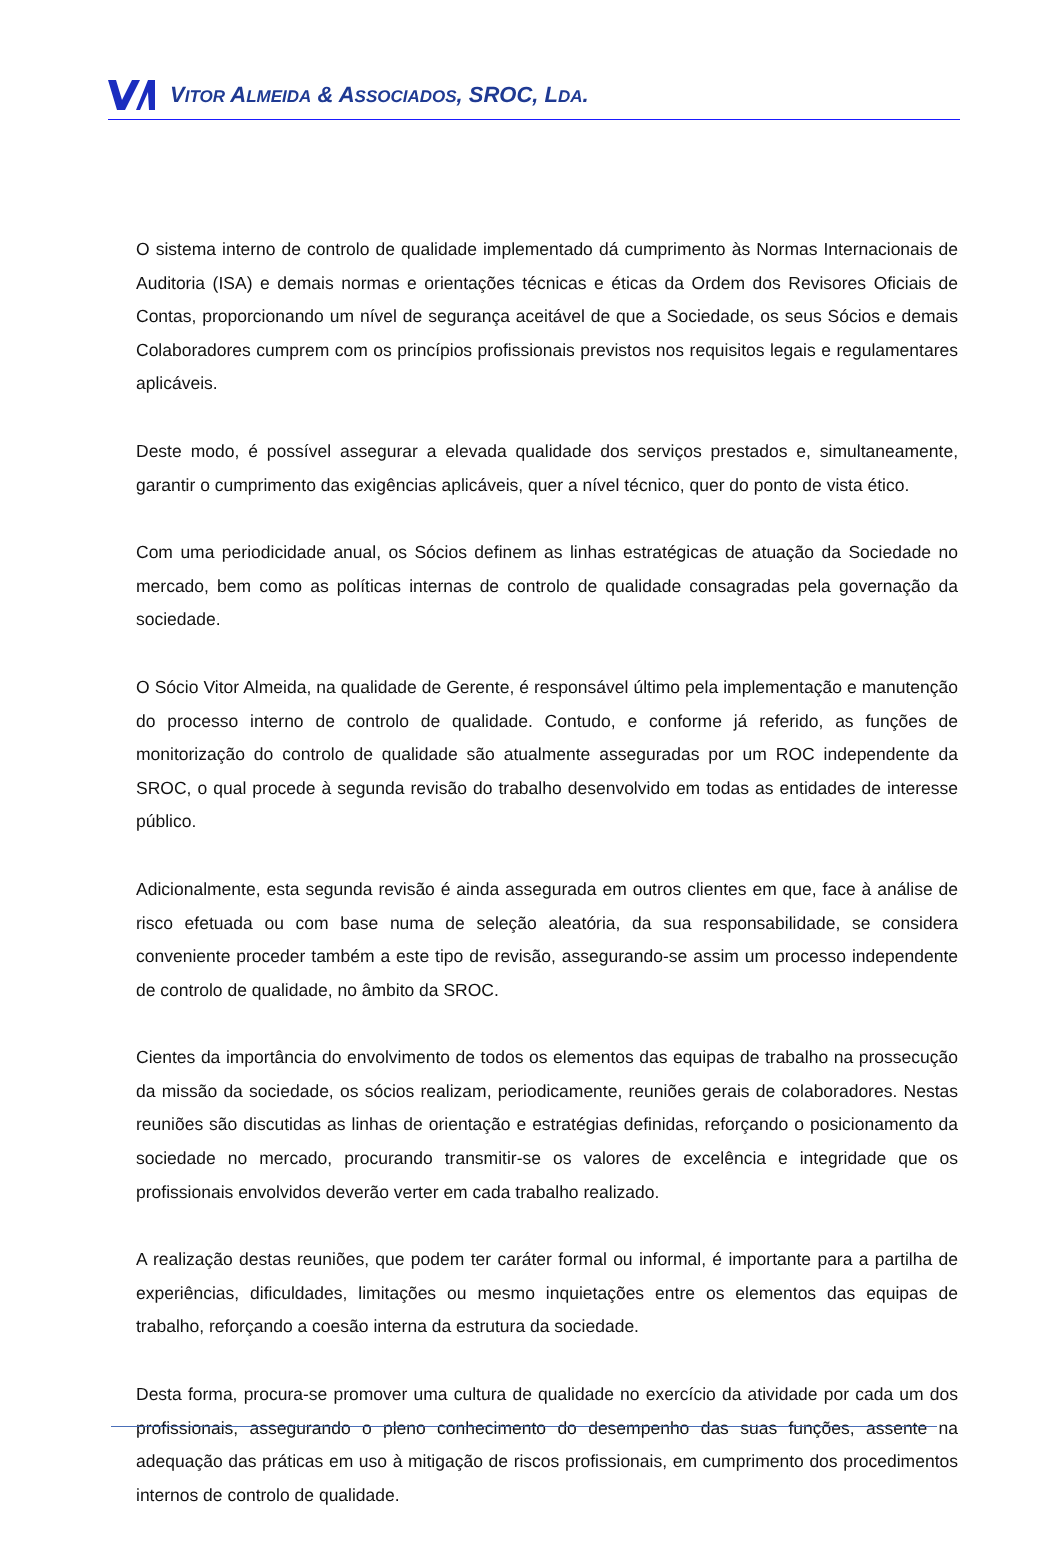VITOR ALMEIDA & ASSOCIADOS, SROC, LDA.
O sistema interno de controlo de qualidade implementado dá cumprimento às Normas Internacionais de Auditoria (ISA) e demais normas e orientações técnicas e éticas da Ordem dos Revisores Oficiais de Contas, proporcionando um nível de segurança aceitável de que a Sociedade, os seus Sócios e demais Colaboradores cumprem com os princípios profissionais previstos nos requisitos legais e regulamentares aplicáveis.
Deste modo, é possível assegurar a elevada qualidade dos serviços prestados e, simultaneamente, garantir o cumprimento das exigências aplicáveis, quer a nível técnico, quer do ponto de vista ético.
Com uma periodicidade anual, os Sócios definem as linhas estratégicas de atuação da Sociedade no mercado, bem como as políticas internas de controlo de qualidade consagradas pela governação da sociedade.
O Sócio Vitor Almeida, na qualidade de Gerente, é responsável último pela implementação e manutenção do processo interno de controlo de qualidade. Contudo, e conforme já referido, as funções de monitorização do controlo de qualidade são atualmente asseguradas por um ROC independente da SROC, o qual procede à segunda revisão do trabalho desenvolvido em todas as entidades de interesse público.
Adicionalmente, esta segunda revisão é ainda assegurada em outros clientes em que, face à análise de risco efetuada ou com base numa de seleção aleatória, da sua responsabilidade, se considera conveniente proceder também a este tipo de revisão, assegurando-se assim um processo independente de controlo de qualidade, no âmbito da SROC.
Cientes da importância do envolvimento de todos os elementos das equipas de trabalho na prossecução da missão da sociedade, os sócios realizam, periodicamente, reuniões gerais de colaboradores. Nestas reuniões são discutidas as linhas de orientação e estratégias definidas, reforçando o posicionamento da sociedade no mercado, procurando transmitir-se os valores de excelência e integridade que os profissionais envolvidos deverão verter em cada trabalho realizado.
A realização destas reuniões, que podem ter caráter formal ou informal, é importante para a partilha de experiências, dificuldades, limitações ou mesmo inquietações entre os elementos das equipas de trabalho, reforçando a coesão interna da estrutura da sociedade.
Desta forma, procura-se promover uma cultura de qualidade no exercício da atividade por cada um dos profissionais, assegurando o pleno conhecimento do desempenho das suas funções, assente na adequação das práticas em uso à mitigação de riscos profissionais, em cumprimento dos procedimentos internos de controlo de qualidade.